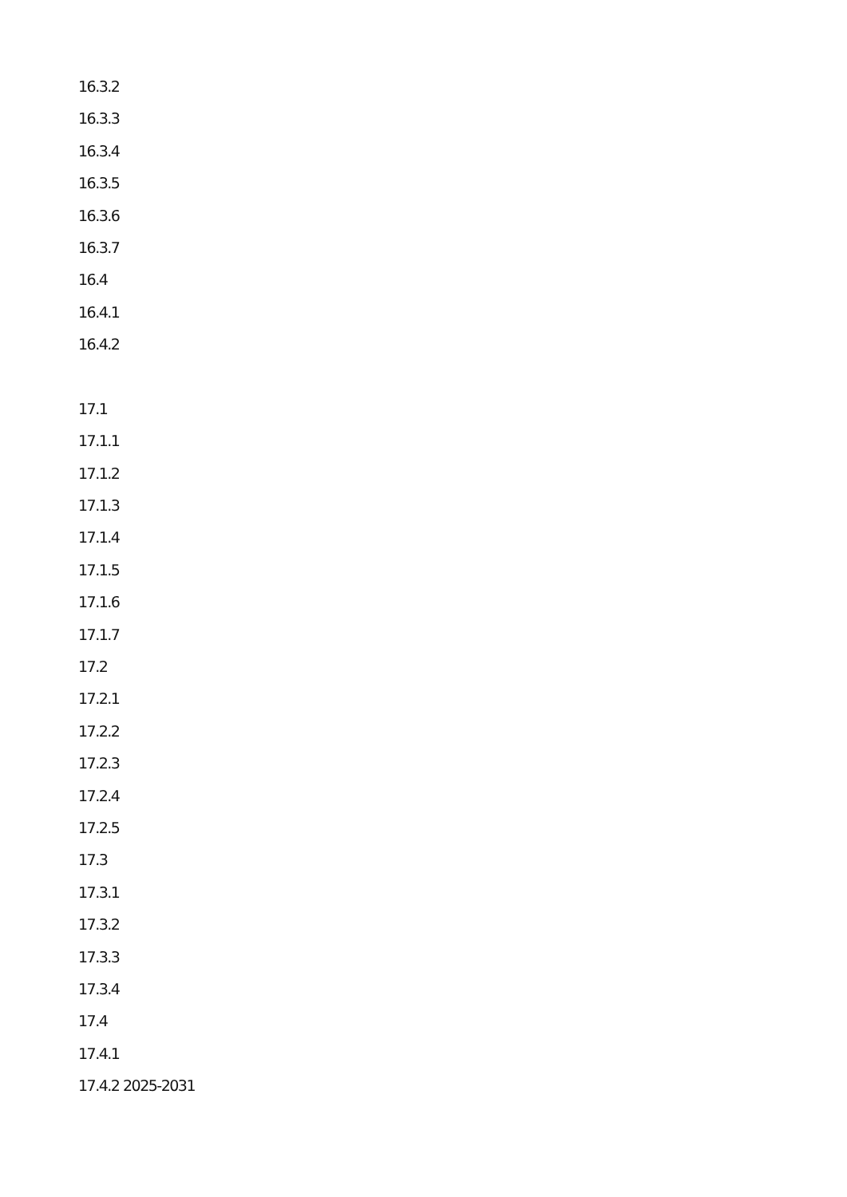16.3.2
16.3.3
16.3.4
16.3.5
16.3.6
16.3.7
16.4
16.4.1
16.4.2
17.1
17.1.1
17.1.2
17.1.3
17.1.4
17.1.5
17.1.6
17.1.7
17.2
17.2.1
17.2.2
17.2.3
17.2.4
17.2.5
17.3
17.3.1
17.3.2
17.3.3
17.3.4
17.4
17.4.1
17.4.2 2025-2031